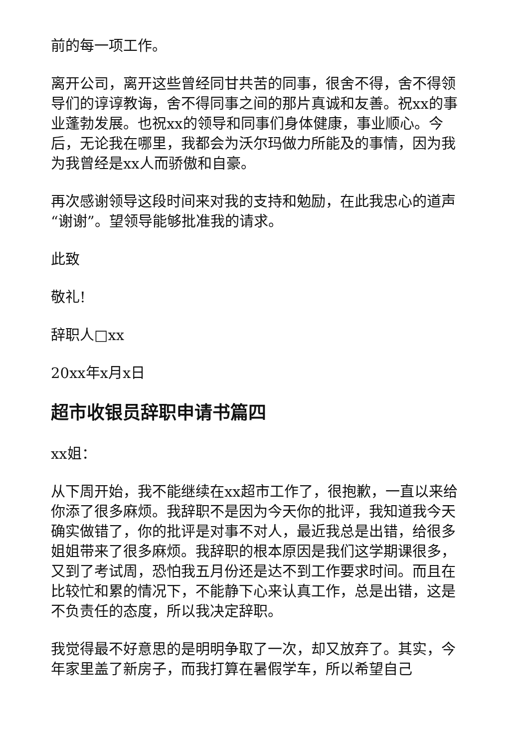前的每一项工作。
离开公司，离开这些曾经同甘共苦的同事，很舍不得，舍不得领导们的谆谆教诲，舍不得同事之间的那片真诚和友善。祝xx的事业蓬勃发展。也祝xx的领导和同事们身体健康，事业顺心。今后，无论我在哪里，我都会为沃尔玛做力所能及的事情，因为我为我曾经是xx人而骄傲和自豪。
再次感谢领导这段时间来对我的支持和勉励，在此我忠心的道声“谢谢”。望领导能够批准我的请求。
此致
敬礼!
辞职人□xx
20xx年x月x日
超市收银员辞职申请书篇四
xx姐：
从下周开始，我不能继续在xx超市工作了，很抱歉，一直以来给你添了很多麻烦。我辞职不是因为今天你的批评，我知道我今天确实做错了，你的批评是对事不对人，最近我总是出错，给很多姐姐带来了很多麻烦。我辞职的根本原因是我们这学期课很多，又到了考试周，恐怕我五月份还是达不到工作要求时间。而且在比较忙和累的情况下，不能静下心来认真工作，总是出错，这是不负责任的态度，所以我决定辞职。
我觉得最不好意思的是明明争取了一次，却又放弃了。其实，今年家里盖了新房子，而我打算在暑假学车，所以希望自己